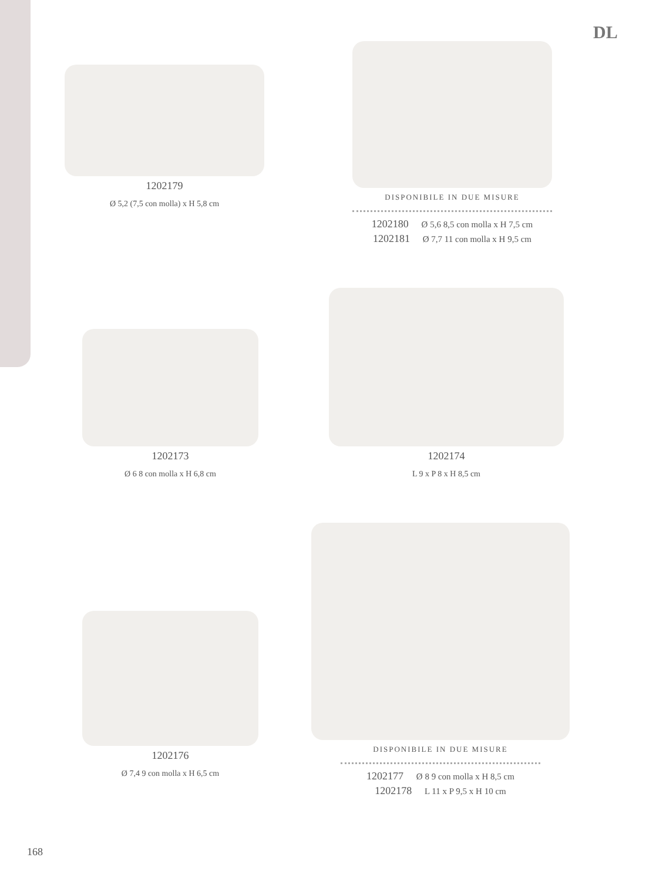DL
1202179
Ø 5,2 (7,5 con molla) x H 5,8 cm
DISPONIBILE IN DUE MISURE
1202180 Ø 5,6 8,5 con molla x H 7,5 cm
1202181 Ø 7,7 11 con molla x H 9,5 cm
1202173
Ø 6 8 con molla x H 6,8 cm
1202174
L 9 x P 8 x H 8,5 cm
1202176
Ø 7,4 9 con molla x H 6,5 cm
DISPONIBILE IN DUE MISURE
1202177 Ø 8 9 con molla x H 8,5 cm
1202178 L 11 x P 9,5 x H 10 cm
168